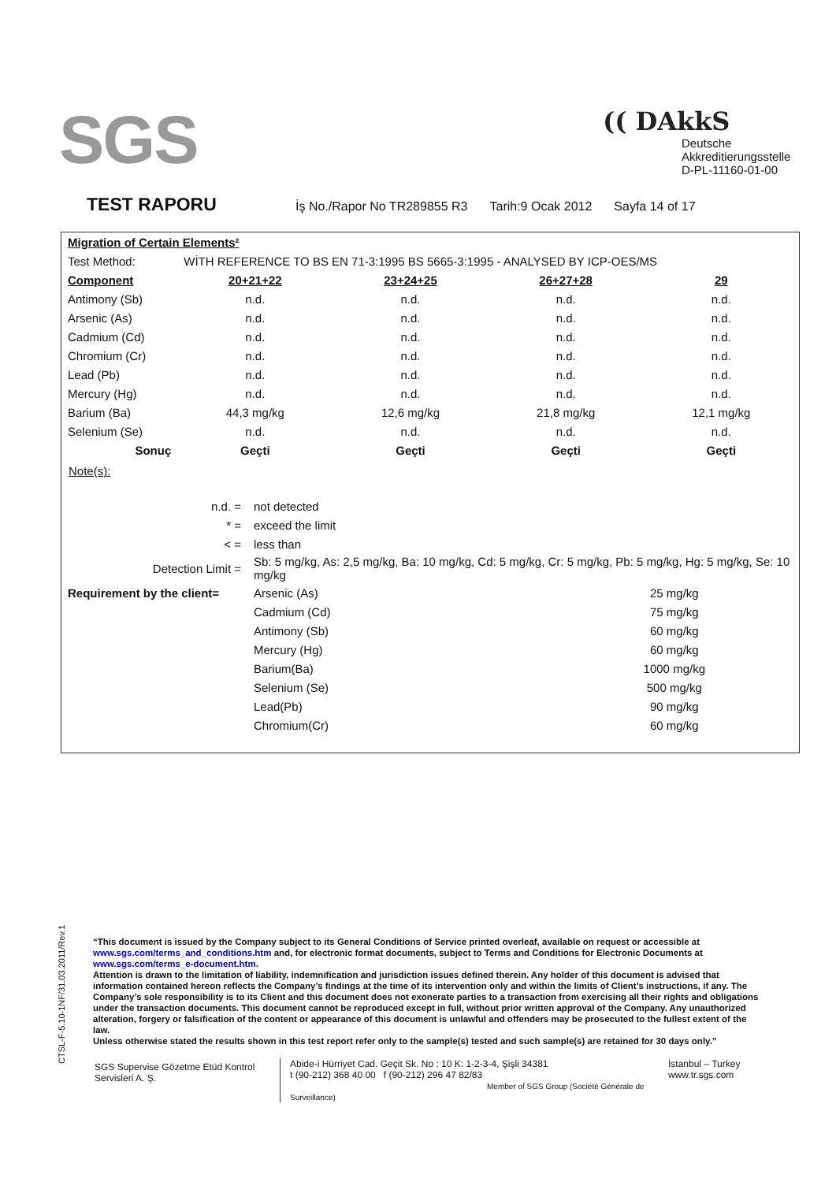SGS
(( DAkkS
Deutsche
Akkreditierungsstelle
D-PL-11160-01-00
TEST RAPORU
İş No./Rapor No TR289855 R3 Tarih:9 Ocak 2012 Sayfa 14 of 17
| Migration of Certain Elements² | | | | |
| Test Method: | WİTH REFERENCE TO BS EN 71-3:1995 BS 5665-3:1995 - ANALYSED BY ICP-OES/MS | | | |
| Component | 20+21+22 | 23+24+25 | 26+27+28 | 29 |
| Antimony (Sb) | n.d. | n.d. | n.d. | n.d. |
| Arsenic (As) | n.d. | n.d. | n.d. | n.d. |
| Cadmium (Cd) | n.d. | n.d. | n.d. | n.d. |
| Chromium (Cr) | n.d. | n.d. | n.d. | n.d. |
| Lead (Pb) | n.d. | n.d. | n.d. | n.d. |
| Mercury (Hg) | n.d. | n.d. | n.d. | n.d. |
| Barium (Ba) | 44,3 mg/kg | 12,6 mg/kg | 21,8 mg/kg | 12,1 mg/kg |
| Selenium (Se) | n.d. | n.d. | n.d. | n.d. |
| Sonuç | Geçti | Geçti | Geçti | Geçti |
Note(s):
| n.d. = | not detected | |
| * = | exceed the limit | |
| < = | less than | |
| Detection Limit = | Sb: 5 mg/kg, As: 2,5 mg/kg, Ba: 10 mg/kg, Cd: 5 mg/kg, Cr: 5 mg/kg, Pb: 5 mg/kg, Hg: 5 mg/kg, Se: 10 mg/kg | |
| Requirement by the client= | Arsenic (As) | 25 mg/kg |
| | Cadmium (Cd) | 75 mg/kg |
| | Antimony (Sb) | 60 mg/kg |
| | Mercury (Hg) | 60 mg/kg |
| | Barium(Ba) | 1000 mg/kg |
| | Selenium (Se) | 500 mg/kg |
| | Lead(Pb) | 90 mg/kg |
| | Chromium(Cr) | 60 mg/kg |
CTSL-F-5.10-1NF/31.03.2011/Rev.1
“This document is issued by the Company subject to its General Conditions of Service printed overleaf, available on request or accessible at www.sgs.com/terms_and_conditions.htm and, for electronic format documents, subject to Terms and Conditions for Electronic Documents at www.sgs.com/terms_e-document.htm.
Attention is drawn to the limitation of liability, indemnification and jurisdiction issues defined therein. Any holder of this document is advised that information contained hereon reflects the Company’s findings at the time of its intervention only and within the limits of Client’s instructions, if any. The Company’s sole responsibility is to its Client and this document does not exonerate parties to a transaction from exercising all their rights and obligations under the transaction documents. This document cannot be reproduced except in full, without prior written approval of the Company. Any unauthorized alteration, forgery or falsification of the content or appearance of this document is unlawful and offenders may be prosecuted to the fullest extent of the law.
Unless otherwise stated the results shown in this test report refer only to the sample(s) tested and such sample(s) are retained for 30 days only.”
SGS Supervise Gözetme Etüd Kontrol Servisleri A. Ş.
Abide-i Hürriyet Cad. Geçit Sk. No : 10 K: 1-2-3-4, Şişli 34381
t (90-212) 368 40 00 f (90-212) 296 47 82/83
Member of SGS Group (Société Générale de Surveillance)
İstanbul – Turkey
www.tr.sgs.com